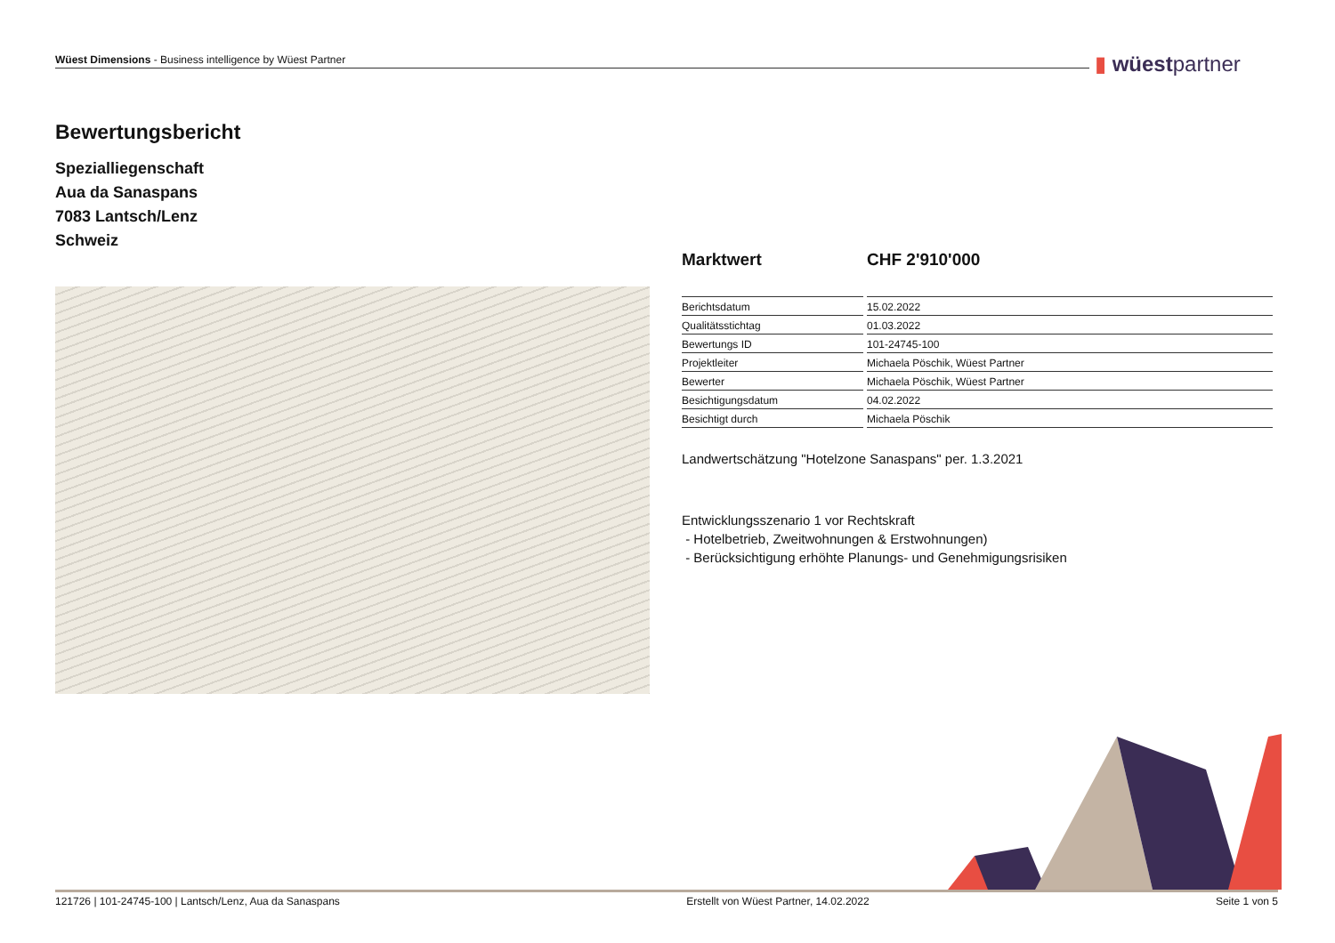Wüest Dimensions - Business intelligence by Wüest Partner ▮ wüestpartner
Bewertungsbericht
Spezialliegenschaft
Aua da Sanaspans
7083 Lantsch/Lenz
Schweiz
Marktwert CHF 2'910'000
| Berichtsdatum | 15.02.2022 |
| Qualitätsstichtag | 01.03.2022 |
| Bewertungs ID | 101-24745-100 |
| Projektleiter | Michaela Pöschik, Wüest Partner |
| Bewerter | Michaela Pöschik, Wüest Partner |
| Besichtigungsdatum | 04.02.2022 |
| Besichtigt durch | Michaela Pöschik |
Landwertschätzung "Hotelzone Sanaspans" per. 1.3.2021
Entwicklungsszenario 1 vor Rechtskraft
- Hotelbetrieb, Zweitwohnungen & Erstwohnungen)
- Berücksichtigung erhöhte Planungs- und Genehmigungsrisiken
121726 | 101-24745-100 | Lantsch/Lenz, Aua da Sanaspans Erstellt von Wüest Partner, 14.02.2022 Seite 1 von 5